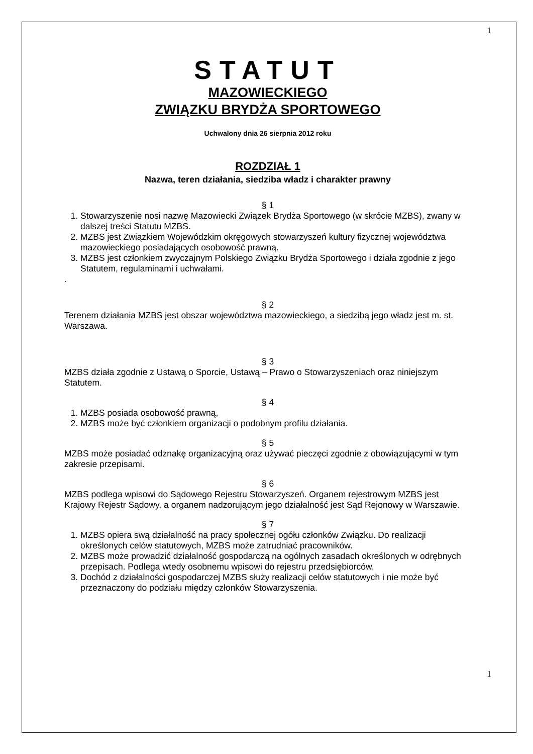1
STATUT
MAZOWIECKIEGO
ZWIĄZKU BRYDŻA SPORTOWEGO
Uchwalony dnia 26 sierpnia 2012 roku
ROZDZIAŁ 1
Nazwa, teren działania, siedziba władz i charakter prawny
§ 1
1. Stowarzyszenie nosi nazwę Mazowiecki Związek Brydża Sportowego (w skrócie MZBS), zwany w dalszej treści Statutu MZBS.
2. MZBS jest Związkiem Wojewódzkim okręgowych stowarzyszeń kultury fizycznej województwa mazowieckiego posiadających osobowość prawną.
3. MZBS jest członkiem zwyczajnym Polskiego Związku Brydża Sportowego i działa zgodnie z jego Statutem, regulaminami i uchwałami.
.
§ 2
Terenem działania MZBS jest obszar województwa mazowieckiego, a siedzibą jego władz jest m. st. Warszawa.
§ 3
MZBS działa zgodnie z Ustawą o Sporcie, Ustawą – Prawo o Stowarzyszeniach oraz niniejszym Statutem.
§ 4
1. MZBS posiada osobowość prawną,
2. MZBS może być członkiem organizacji o podobnym profilu działania.
§ 5
MZBS może posiadać odznakę organizacyjną oraz używać pieczęci zgodnie z obowiązującymi w tym zakresie przepisami.
§ 6
MZBS podlega wpisowi do Sądowego Rejestru Stowarzyszeń. Organem rejestrowym MZBS jest Krajowy Rejestr Sądowy, a organem nadzorującym jego działalność jest Sąd Rejonowy w Warszawie.
§ 7
1. MZBS opiera swą działalność na pracy społecznej ogółu członków Związku. Do realizacji określonych celów statutowych, MZBS może zatrudniać pracowników.
2. MZBS może prowadzić działalność gospodarczą na ogólnych zasadach określonych w odrębnych przepisach. Podlega wtedy osobnemu wpisowi do rejestru przedsiębiorców.
3. Dochód z działalności gospodarczej MZBS służy realizacji celów statutowych i nie może być przeznaczony do podziału między członków Stowarzyszenia.
1